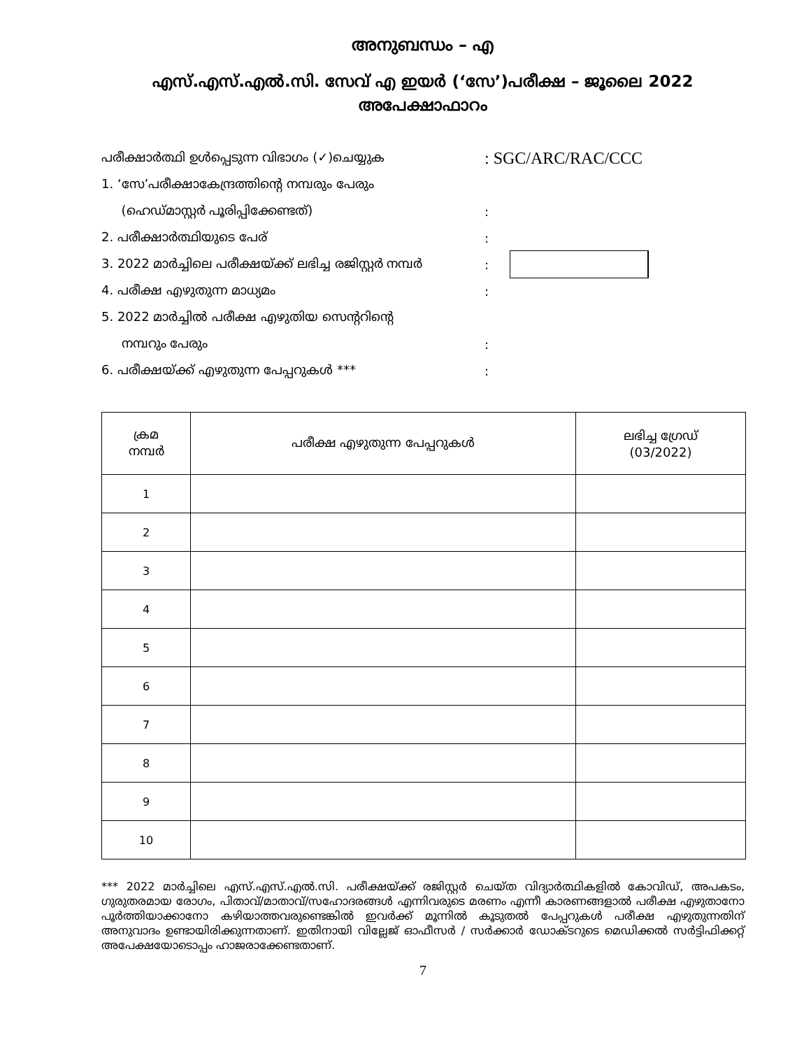അനുബന്ധം – എ
എസ്.എസ്.എൽ.സി. സേവ് എ ഇയർ (‘സേ’)പരീക്ഷ – ജൂലൈ 2022
അപേക്ഷാഫാറം
പരീക്ഷാർത്ഥി ഉൾപ്പെടുന്ന വിഭാഗം (✓)ചെയ്യുക
: SGC/ARC/RAC/CCC
1. ‘സേ’പരീക്ഷാകേന്ദ്രത്തിന്റെ നമ്പരും പേരും
(ഹെഡ്മാസ്റ്റർ പൂരിപ്പിക്കേണ്ടത്) :
2. പരീക്ഷാർത്ഥിയുടെ പേര് :
3. 2022 മാർച്ചിലെ പരീക്ഷയ്ക്ക് ലഭിച്ച രജിസ്റ്റർ നമ്പർ
:
4. പരീക്ഷ എഴുതുന്ന മാധ്യമം :
5. 2022 മാർച്ചിൽ പരീക്ഷ എഴുതിയ സെന്ററിന്റെ
നമ്പറും പേരും :
6. പരീക്ഷയ്ക്ക് എഴുതുന്ന പേപ്പറുകൾ *** :
| ക്രമ നമ്പർ | പരീക്ഷ എഴുതുന്ന പേപ്പറുകൾ | ലഭിച്ച ഗ്രേഡ് (03/2022) |
| --- | --- | --- |
| 1 | | |
| 2 | | |
| 3 | | |
| 4 | | |
| 5 | | |
| 6 | | |
| 7 | | |
| 8 | | |
| 9 | | |
| 10 | | |
*** 2022 മാർച്ചിലെ എസ്.എസ്.എൽ.സി. പരീക്ഷയ്ക്ക് രജിസ്റ്റർ ചെയ്ത വിദ്യാർത്ഥികളിൽ കോവിഡ്, അപകടം, ഗുരുതരമായ രോഗം, പിതാവ്/മാതാവ്/സഹോദരങ്ങൾ എന്നിവരുടെ മരണം എന്നീ കാരണങ്ങളാൽ പരീക്ഷ എഴുതാനോ പൂർത്തിയാക്കാനോ കഴിയാത്തവരുണ്ടെങ്കിൽ ഇവർക്ക് മൂന്നിൽ കൂടുതൽ പേപ്പറുകൾ പരീക്ഷ എഴുതുന്നതിന് അനുവാദം ഉണ്ടായിരിക്കുന്നതാണ്. ഇതിനായി വില്ലേജ് ഓഫീസർ / സർക്കാർ ഡോക്ടറുടെ മെഡിക്കൽ സർട്ടിഫിക്കറ്റ് അപേക്ഷയോടൊപ്പം ഹാജരാക്കേണ്ടതാണ്.
7